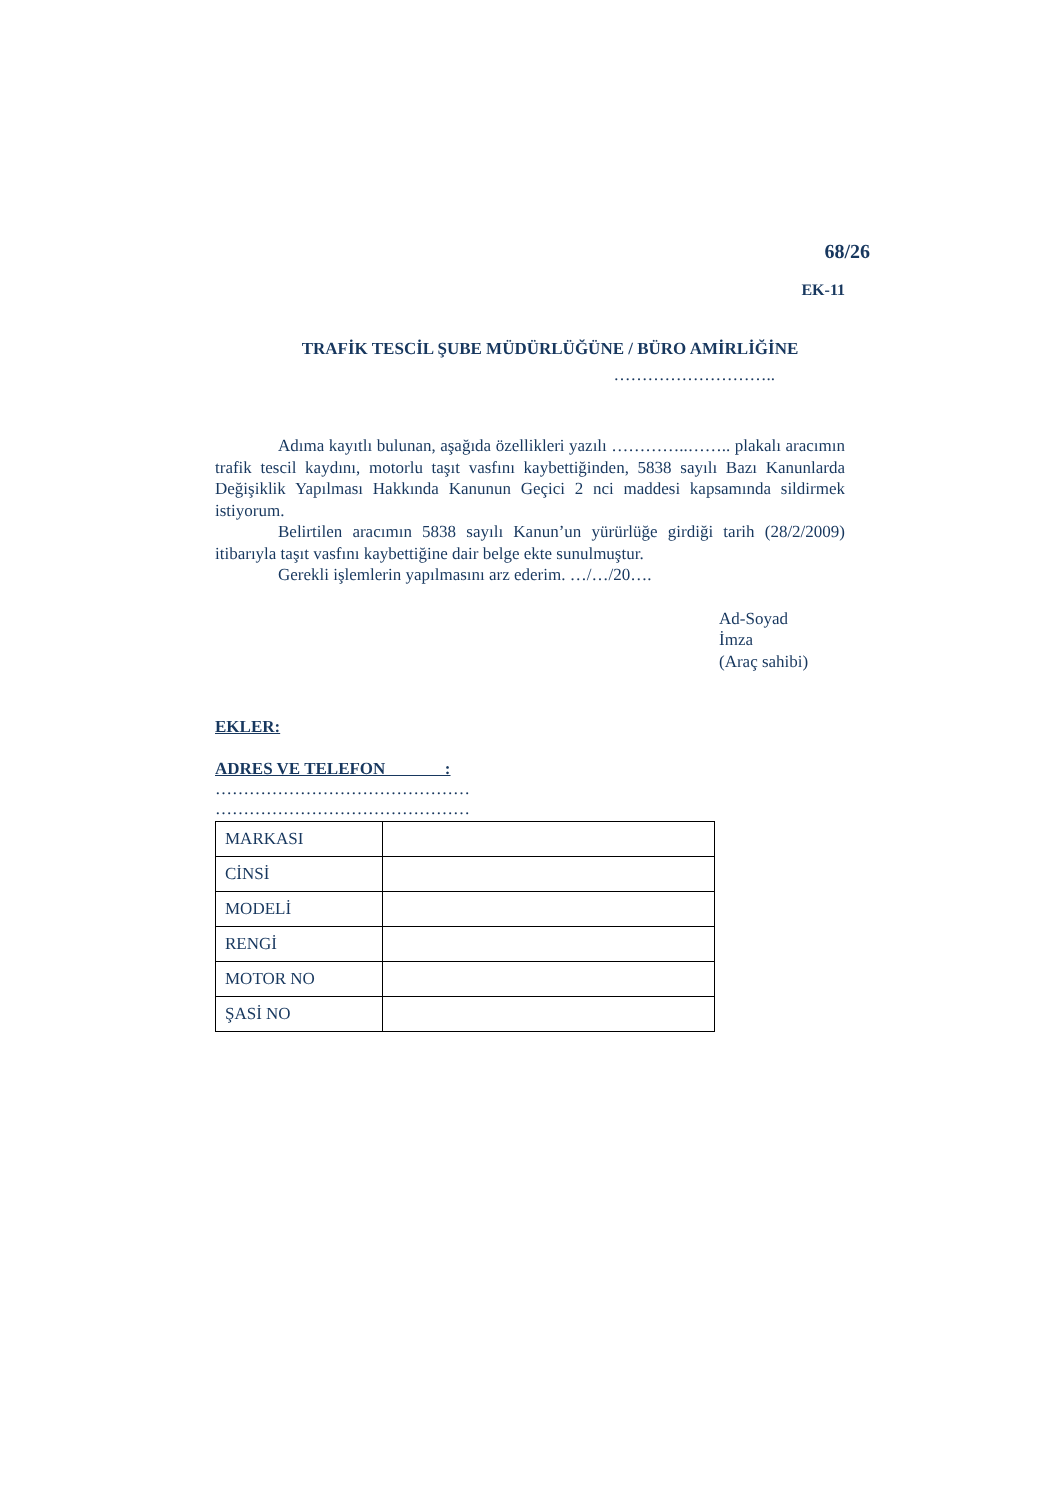68/26
EK-11
TRAFİK TESCİL ŞUBE MÜDÜRLÜĞÜNE / BÜRO AMİRLİĞİNE
………………………..
Adıma kayıtlı bulunan, aşağıda özellikleri yazılı …………..…….. plakalı aracımın trafik tescil kaydını, motorlu taşıt vasfını kaybettiğinden, 5838 sayılı Bazı Kanunlarda Değişiklik Yapılması Hakkında Kanunun Geçici 2 nci maddesi kapsamında sildirmek istiyorum.
Belirtilen aracımın 5838 sayılı Kanun’un yürürlüğe girdiği tarih (28/2/2009) itibarıyla taşıt vasfını kaybettiğine dair belge ekte sunulmuştur.
Gerekli işlemlerin yapılmasını arz ederim. …/…/20….
Ad-Soyad
İmza
(Araç sahibi)
EKLER:
ADRES VE TELEFON :
………………………………………
………………………………………
| MARKASI | |
| CİNSİ | |
| MODELİ | |
| RENGİ | |
| MOTOR NO | |
| ŞASİ NO | |